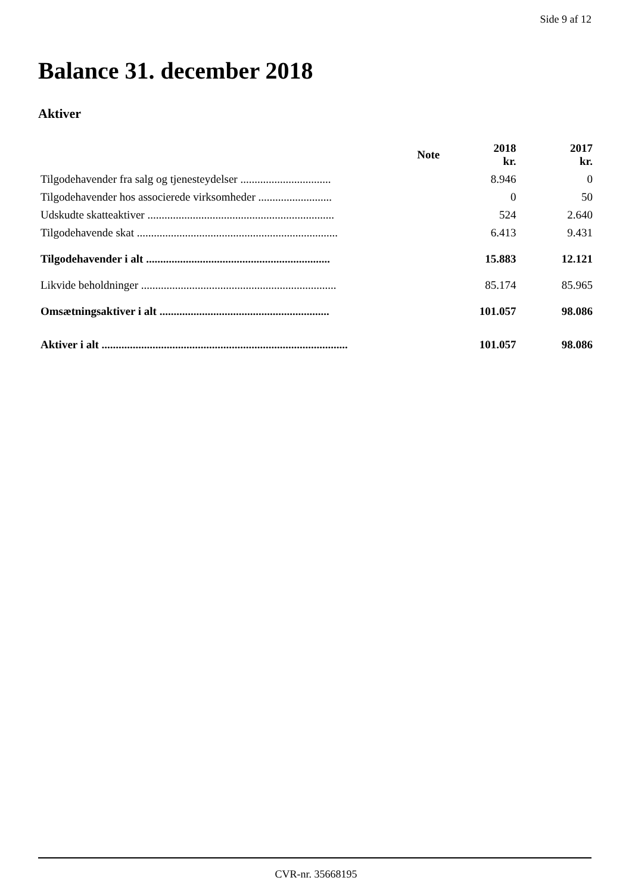Side 9 af 12
Balance 31. december 2018
Aktiver
| | Note | 2018 kr. | 2017 kr. |
| --- | --- | --- | --- |
| Tilgodehavender fra salg og tjenesteydelser ................................ | | 8.946 | 0 |
| Tilgodehavender hos associerede virksomheder .......................... | | 0 | 50 |
| Udskudte skatteaktiver .................................................................. | | 524 | 2.640 |
| Tilgodehavende skat ....................................................................... | | 6.413 | 9.431 |
| Tilgodehavender i alt ................................................................. | | 15.883 | 12.121 |
| Likvide beholdninger ..................................................................... | | 85.174 | 85.965 |
| Omsætningsaktiver i alt ............................................................ | | 101.057 | 98.086 |
| Aktiver i alt ....................................................................................... | | 101.057 | 98.086 |
CVR-nr. 35668195